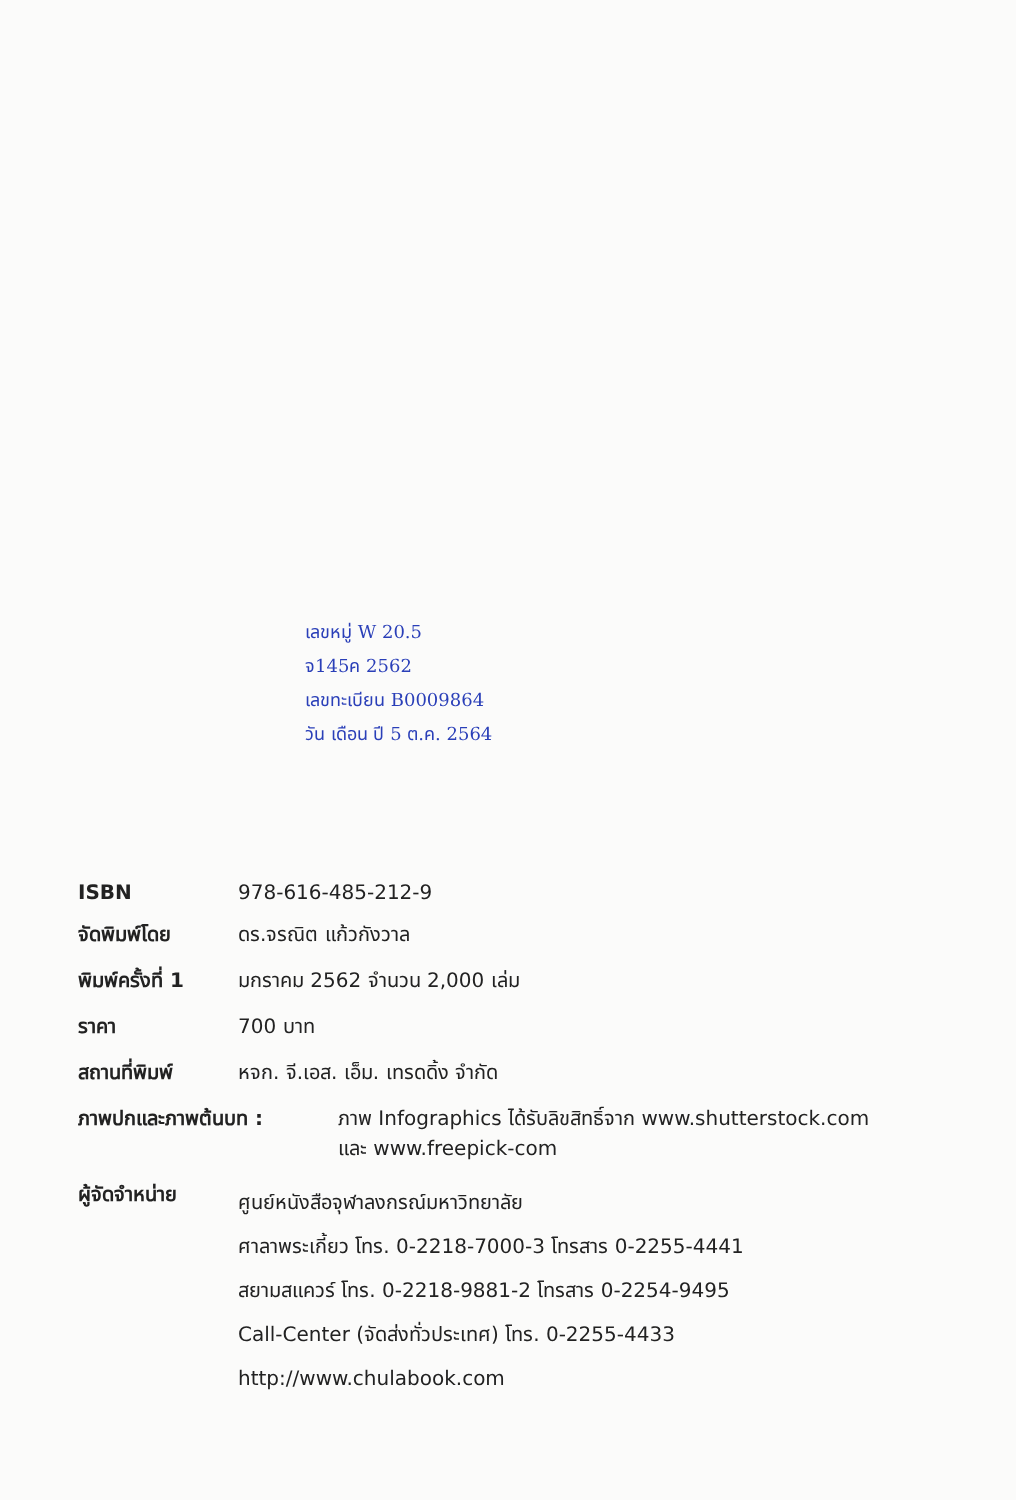เลขหมู่ W 20.5
จ145ค 2562
เลขทะเบียน B0009864
วัน เดือน ปี 5 ต.ค. 2564
ISBN 978-616-485-212-9
จัดพิมพ์โดย ดร.จรณิต แก้วกังวาล
พิมพ์ครั้งที่ 1
มกราคม 2562 จำนวน 2,000 เล่ม
ราคา 700 บาท
สถานที่พิมพ์ หจก. จี.เอส. เอ็ม. เทรดดิ้ง จำกัด
ภาพปกและภาพต้นบท : ภาพ Infographics ได้รับลิขสิทธิ์จาก www.shutterstock.com
และ www.freepick-com
ผู้จัดจำหน่าย
ศูนย์หนังสือจุฬาลงกรณ์มหาวิทยาลัย
ศาลาพระเกี้ยว โทร. 0-2218-7000-3 โทรสาร 0-2255-4441
สยามสแควร์ โทร. 0-2218-9881-2 โทรสาร 0-2254-9495
Call-Center (จัดส่งทั่วประเทศ) โทร. 0-2255-4433
http://www.chulabook.com